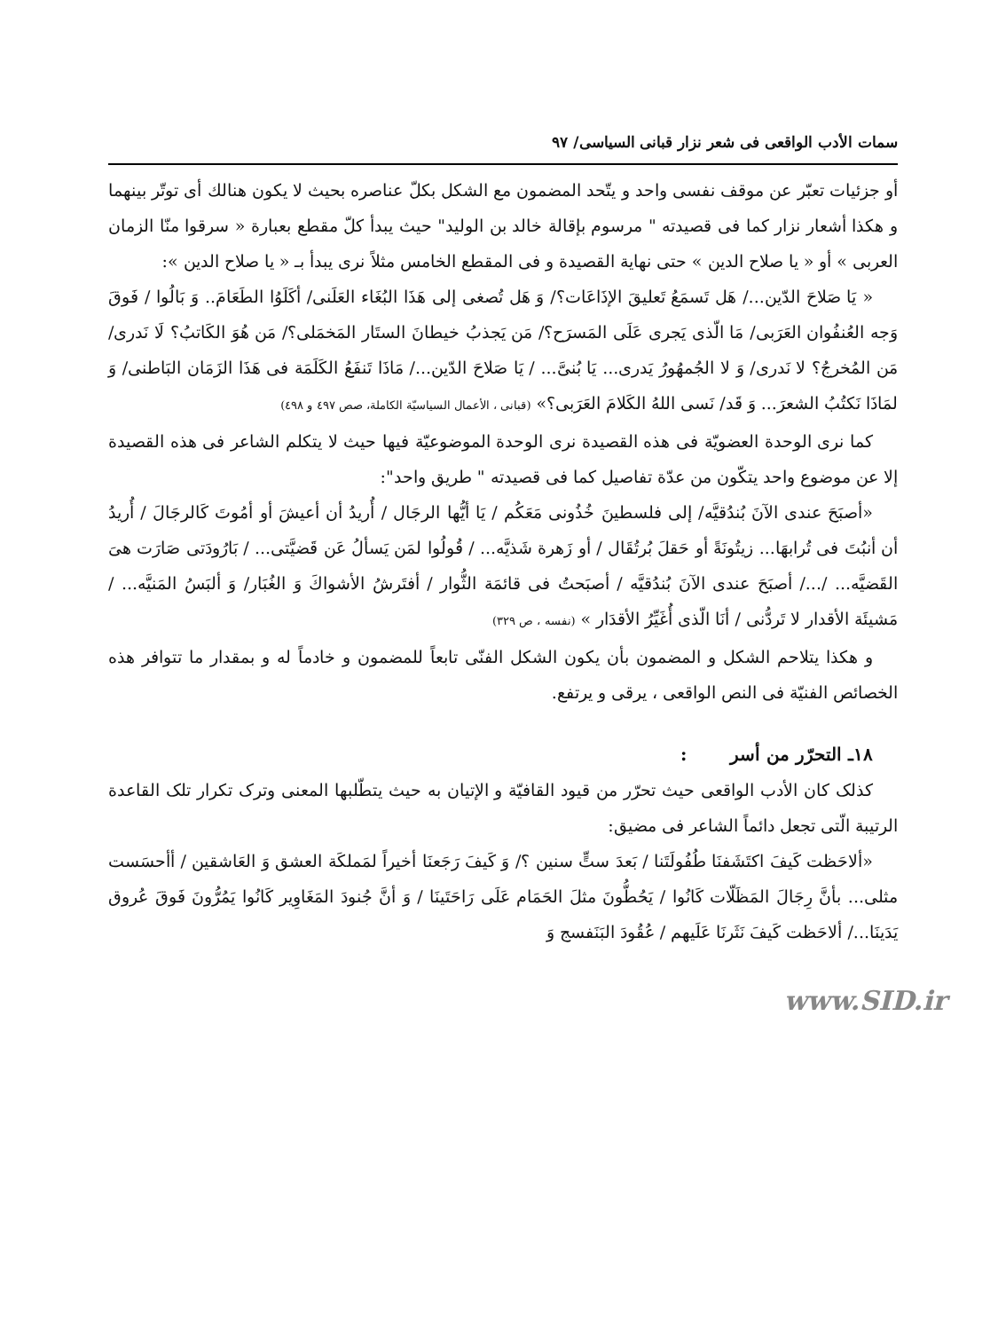سمات الأدب الواقعى فى شعر نزار قبانى السياسى/ ٩٧
أو جزئيات تعبّر عن موقف نفسى واحد و يتّحد المضمون مع الشكل بكلّ عناصره بحيث لا يكون هنالك أى توتّر بينهما و هكذا أشعار نزار كما فى قصيدته " مرسوم بإقالة خالد بن الوليد" حيث يبدأ كلّ مقطع بعبارة « سرقوا منّا الزمان العربى » أو « يا صلاح الدين » حتى نهاية القصيدة و فى المقطع الخامس مثلاً نرى يبدأ بـ « يا صلاح الدين »:
« يَا صَلاحَ الدّين.../ هَل تَسمَعُ تَعليقَ الإذَاعَات؟/ وَ هَل تُصغى إلى هَذَا البُغَاء العَلَنى/ أكَلَوُا الطَعَامَ.. وَ بَالُوا / فَوقَ وَجه العُنفُوان العَرَبى/ مَا الّذى يَجرى عَلَى المَسرَح؟/ مَن يَجذبُ خيطانَ الستَار المَخمَلى؟/ مَن هُوَ الكَاتبُ؟ لَا نَدرى/ مَن المُخرجُ؟ لا نَدرى/ وَ لا الجُمهُورُ يَدرى... يَا بُنىَّ... / يَا صَلاحَ الدّين.../ مَاذَا تَنفَعُ الكَلَمَة فى هَذَا الزَمَان البَاطنى/ وَ لمَاذَا نَكتُبُ الشعرَ... وَ قَد/ نَسى اللهُ الكَلامَ العَرَبى؟» (قبانى ، الأعمال السياسيّة الكاملة، صص ٤٩٧ و ٤٩٨)
كما نرى الوحدة العضويّة فى هذه القصيدة نرى الوحدة الموضوعيّة فيها حيث لا يتكلم الشاعر فى هذه القصيدة إلا عن موضوع واحد يتكّون من عدّة تفاصيل كما فى قصيدته " طريق واحد":
«أصبَحَ عندى الآنَ بُندُقيَّه/ إلى فلسطينَ خُذُونى مَعَكُم / يَا أيُّها الرجَال / أُريدُ أن أعيشَ أو أمُوتَ كَالرجَالَ / أُريدُ أن أنبُتَ فى تُرابهَا... زيتُونَةً أو حَقلَ بُرتُقَال / أو زَهرة شَذيَّه... / قُولُوا لمَن يَسألُ عَن قَضيَّتى... / بَارُودَتى صَارَت هىَ القَضيَّه... /.../ أصبَحَ عندى الآنَ بُندُقيَّه / أصبَحتُ فى قائمَة الثُّوار / أفتَرشُ الأشواكَ وَ الغُبَار/ وَ ألبَسُ المَنيَّه... / مَشيئَة الأقدار لا تَردُّنى / أنَا الّذى أُغَيِّرُ الأقدَار » (نفسه ، ص ٣٢٩)
و هكذا يتلاحم الشكل و المضمون بأن يكون الشكل الفنّى تابعاً للمضمون و خادماً له و بمقدار ما تتوافر هذه الخصائص الفنيّة فى النص الواقعى ، يرقى و يرتفع.
١٨ـ التحرّر من أسر :
كذلک كان الأدب الواقعى حيث تحرّر من قيود القافيّة و الإتيان به حيث يتطّلبها المعنى وترک تكرار تلک القاعدة الرتيبة الّتى تجعل دائماً الشاعر فى مضيق:
«ألاحَظت كَيفَ اكتَشَفنَا طُفُولَتَنا / بَعدَ ستٍّ سنين ؟/ وَ كَيفَ رَجَعنَا أخيراً لمَملكَة العشق وَ العَاشقين / أأحسَست مثلى... بأنَّ رِجَالَ المَظَلّات كَانُوا / يَحُطُّونَ مثلَ الحَمَام عَلَى رَاحَتَينَا / وَ أنَّ جُنودَ المَغَاوِير كَانُوا يَمُرُّونَ فَوقَ عُروق يَدَينَا.../ ألاحَظت كَيفَ نَثَرنَا عَلَيهم / عُقُودَ البَنَفسج وَ
www.SID.ir